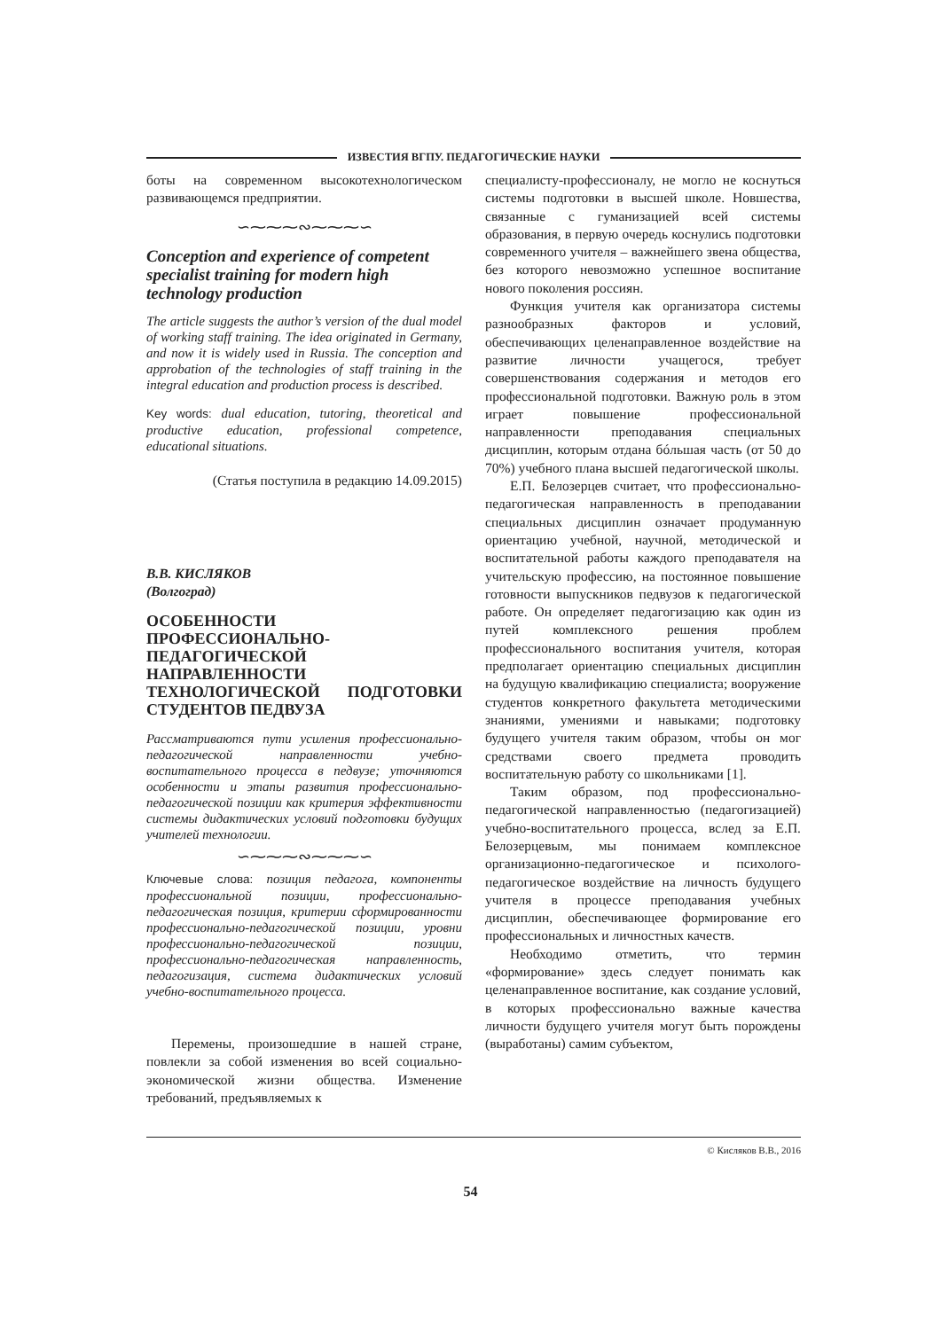ИЗВЕСТИЯ ВГПУ. ПЕДАГОГИЧЕСКИЕ НАУКИ
боты на современном высокотехнологическом развивающемся предприятии.
∽⁓⁓⁓∾⁓⁓⁓∽
Conception and experience of competent specialist training for modern high technology production
The article suggests the author’s version of the dual model of working staff training. The idea originated in Germany, and now it is widely used in Russia. The conception and approbation of the technologies of staff training in the integral education and production process is described.
Key words: dual education, tutoring, theoretical and productive education, professional competence, educational situations.
(Статья поступила в редакцию 14.09.2015)
В.В. КИСЛЯКОВ
(Волгоград)
ОСОБЕННОСТИ ПРОФЕССИОНАЛЬНО-ПЕДАГОГИЧЕСКОЙ НАПРАВЛЕННОСТИ ТЕХНОЛОГИЧЕСКОЙ ПОДГОТОВКИ СТУДЕНТОВ ПЕДВУЗА
Рассматриваются пути усиления профессионально-педагогической направленности учебно-воспитательного процесса в педвузе; уточняются особенности и этапы развития профессионально-педагогической позиции как критерия эффективности системы дидактических условий подготовки будущих учителей технологии.
∽⁓⁓⁓∾⁓⁓⁓∽
Ключевые слова: позиция педагога, компоненты профессиональной позиции, профессионально-педагогическая позиция, критерии сформированности профессионально-педагогической позиции, уровни профессионально-педагогической позиции, профессионально-педагогическая направленность, педагогизация, система дидактических условий учебно-воспитательного процесса.
Перемены, произошедшие в нашей стране, повлекли за собой изменения во всей социально-экономической жизни общества. Изменение требований, предъявляемых к
специалисту-профессионалу, не могло не коснуться системы подготовки в высшей школе. Новшества, связанные с гуманизацией всей системы образования, в первую очередь коснулись подготовки современного учителя – важнейшего звена общества, без которого невозможно успешное воспитание нового поколения россиян.
Функция учителя как организатора системы разнообразных факторов и условий, обеспечивающих целенаправленное воздействие на развитие личности учащегося, требует совершенствования содержания и методов его профессиональной подготовки. Важную роль в этом играет повышение профессиональной направленности преподавания специальных дисциплин, которым отдана бóльшая часть (от 50 до 70%) учебного плана высшей педагогической школы.
Е.П. Белозерцев считает, что профессионально-педагогическая направленность в преподавании специальных дисциплин означает продуманную ориентацию учебной, научной, методической и воспитательной работы каждого преподавателя на учительскую профессию, на постоянное повышение готовности выпускников педвузов к педагогической работе. Он определяет педагогизацию как один из путей комплексного решения проблем профессионального воспитания учителя, которая предполагает ориентацию специальных дисциплин на будущую квалификацию специалиста; вооружение студентов конкретного факультета методическими знаниями, умениями и навыками; подготовку будущего учителя таким образом, чтобы он мог средствами своего предмета проводить воспитательную работу со школьниками [1].
Таким образом, под профессионально-педагогической направленностью (педагогизацией) учебно-воспитательного процесса, вслед за Е.П. Белозерцевым, мы понимаем комплексное организационно-педагогическое и психолого-педагогическое воздействие на личность будущего учителя в процессе преподавания учебных дисциплин, обеспечивающее формирование его профессиональных и личностных качеств.
Необходимо отметить, что термин «формирование» здесь следует понимать как целенаправленное воспитание, как создание условий, в которых профессионально важные качества личности будущего учителя могут быть порождены (выработаны) самим субъектом,
© Кисляков В.В., 2016
54